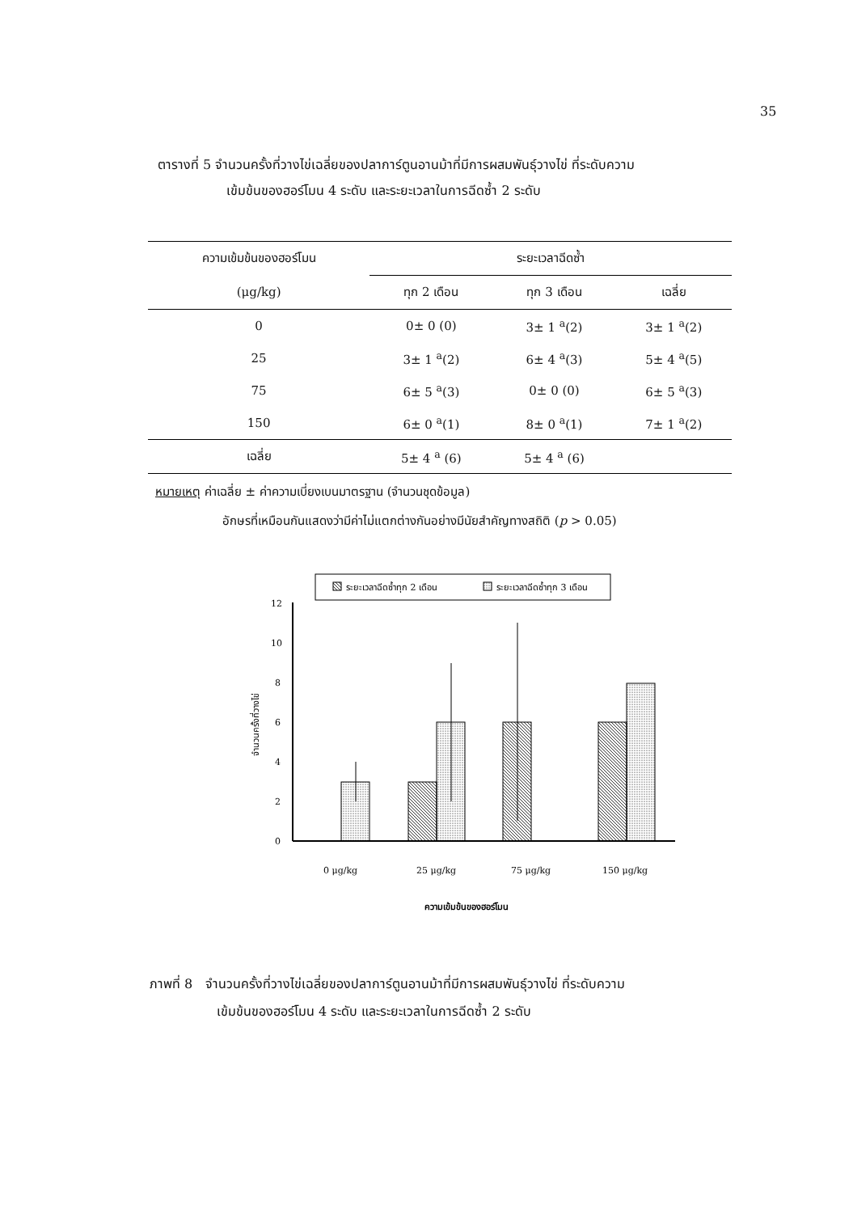35
ตารางที่ 5 จำนวนครั้งที่วางไข่เฉลี่ยของปลาการ์ตูนอานม้าที่มีการผสมพันธุ์วางไข่ ที่ระดับความ
เข้มข้นของฮอร์โมน 4 ระดับ และระยะเวลาในการฉีดซ้ำ 2 ระดับ
| ความเข้มข้นของฮอร์โมน | ระยะเวลาฉีดซ้ำ | | |
| --- | --- | --- | --- |
| (μg/kg) | ทุก 2 เดือน | ทุก 3 เดือน | เฉลี่ย |
| 0 | 0± 0 (0) | 3± 1 <sup>a</sup>(2) | 3± 1 <sup>a</sup>(2) |
| 25 | 3± 1 <sup>a</sup>(2) | 6± 4 <sup>a</sup>(3) | 5± 4 <sup>a</sup>(5) |
| 75 | 6± 5 <sup>a</sup>(3) | 0± 0 (0) | 6± 5 <sup>a</sup>(3) |
| 150 | 6± 0 <sup>a</sup>(1) | 8± 0 <sup>a</sup>(1) | 7± 1 <sup>a</sup>(2) |
| เฉลี่ย | 5± 4 <sup>a</sup> (6) | 5± 4 <sup>a</sup> (6) | |
หมายเหตุ ค่าเฉลี่ย ± ค่าความเบี่ยงเบนมาตรฐาน (จำนวนชุดข้อมูล)
อักษรที่เหมือนกันแสดงว่ามีค่าไม่แตกต่างกันอย่างมีนัยสำคัญทางสถิติ (p > 0.05)
ระยะเวลาฉีดซ้ำทุก 2 เดือน
ระยะเวลาฉีดซ้ำทุก 3 เดือน
12
10
8
6
4
2
0
จำนวนครั้งที่วางไข่
0 μg/kg
25 μg/kg
75 μg/kg
150 μg/kg
ความเข้มข้นของฮอร์โมน
ภาพที่ 8 จำนวนครั้งที่วางไข่เฉลี่ยของปลาการ์ตูนอานม้าที่มีการผสมพันธุ์วางไข่ ที่ระดับความ
เข้มข้นของฮอร์โมน 4 ระดับ และระยะเวลาในการฉีดซ้ำ 2 ระดับ